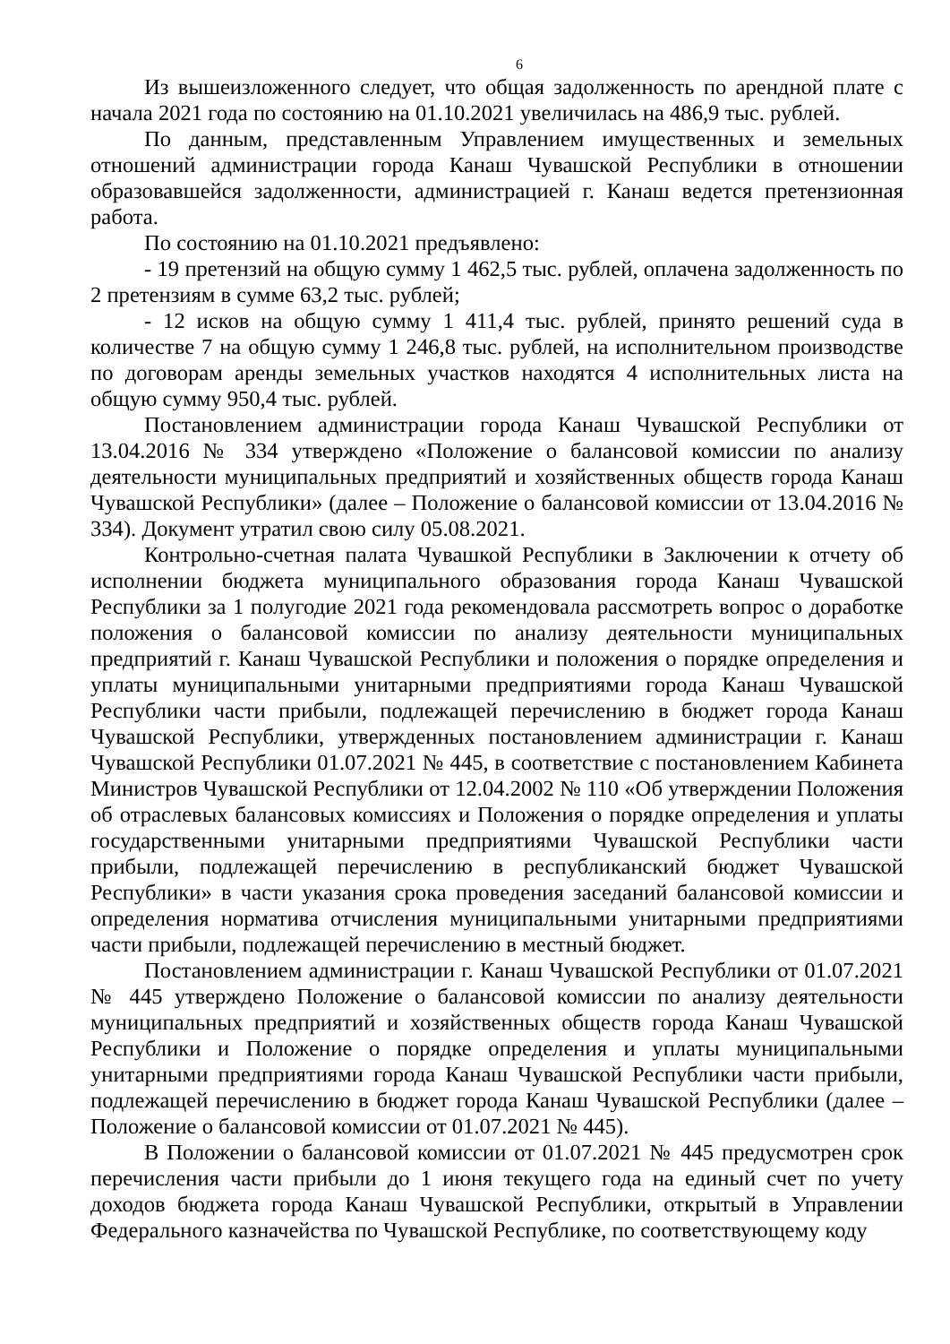6
Из вышеизложенного следует, что общая задолженность по арендной плате с начала 2021 года по состоянию на 01.10.2021 увеличилась на 486,9 тыс. рублей.
По данным, представленным Управлением имущественных и земельных отношений администрации города Канаш Чувашской Республики в отношении образовавшейся задолженности, администрацией г. Канаш ведется претензионная работа.
По состоянию на 01.10.2021 предъявлено:
- 19 претензий на общую сумму 1 462,5 тыс. рублей, оплачена задолженность по 2 претензиям в сумме 63,2 тыс. рублей;
- 12 исков на общую сумму 1 411,4 тыс. рублей, принято решений суда в количестве 7 на общую сумму 1 246,8 тыс. рублей, на исполнительном производстве по договорам аренды земельных участков находятся 4 исполнительных листа на общую сумму 950,4 тыс. рублей.
Постановлением администрации города Канаш Чувашской Республики от 13.04.2016 № 334 утверждено «Положение о балансовой комиссии по анализу деятельности муниципальных предприятий и хозяйственных обществ города Канаш Чувашской Республики» (далее – Положение о балансовой комиссии от 13.04.2016 № 334). Документ утратил свою силу 05.08.2021.
Контрольно-счетная палата Чувашкой Республики в Заключении к отчету об исполнении бюджета муниципального образования города Канаш Чувашской Республики за 1 полугодие 2021 года рекомендовала рассмотреть вопрос о доработке положения о балансовой комиссии по анализу деятельности муниципальных предприятий г. Канаш Чувашской Республики и положения о порядке определения и уплаты муниципальными унитарными предприятиями города Канаш Чувашской Республики части прибыли, подлежащей перечислению в бюджет города Канаш Чувашской Республики, утвержденных постановлением администрации г. Канаш Чувашской Республики 01.07.2021 № 445, в соответствие с постановлением Кабинета Министров Чувашской Республики от 12.04.2002 № 110 «Об утверждении Положения об отраслевых балансовых комиссиях и Положения о порядке определения и уплаты государственными унитарными предприятиями Чувашской Республики части прибыли, подлежащей перечислению в республиканский бюджет Чувашской Республики» в части указания срока проведения заседаний балансовой комиссии и определения норматива отчисления муниципальными унитарными предприятиями части прибыли, подлежащей перечислению в местный бюджет.
Постановлением администрации г. Канаш Чувашской Республики от 01.07.2021 № 445 утверждено Положение о балансовой комиссии по анализу деятельности муниципальных предприятий и хозяйственных обществ города Канаш Чувашской Республики и Положение о порядке определения и уплаты муниципальными унитарными предприятиями города Канаш Чувашской Республики части прибыли, подлежащей перечислению в бюджет города Канаш Чувашской Республики (далее – Положение о балансовой комиссии от 01.07.2021 № 445).
В Положении о балансовой комиссии от 01.07.2021 № 445 предусмотрен срок перечисления части прибыли до 1 июня текущего года на единый счет по учету доходов бюджета города Канаш Чувашской Республики, открытый в Управлении Федерального казначейства по Чувашской Республике, по соответствующему коду